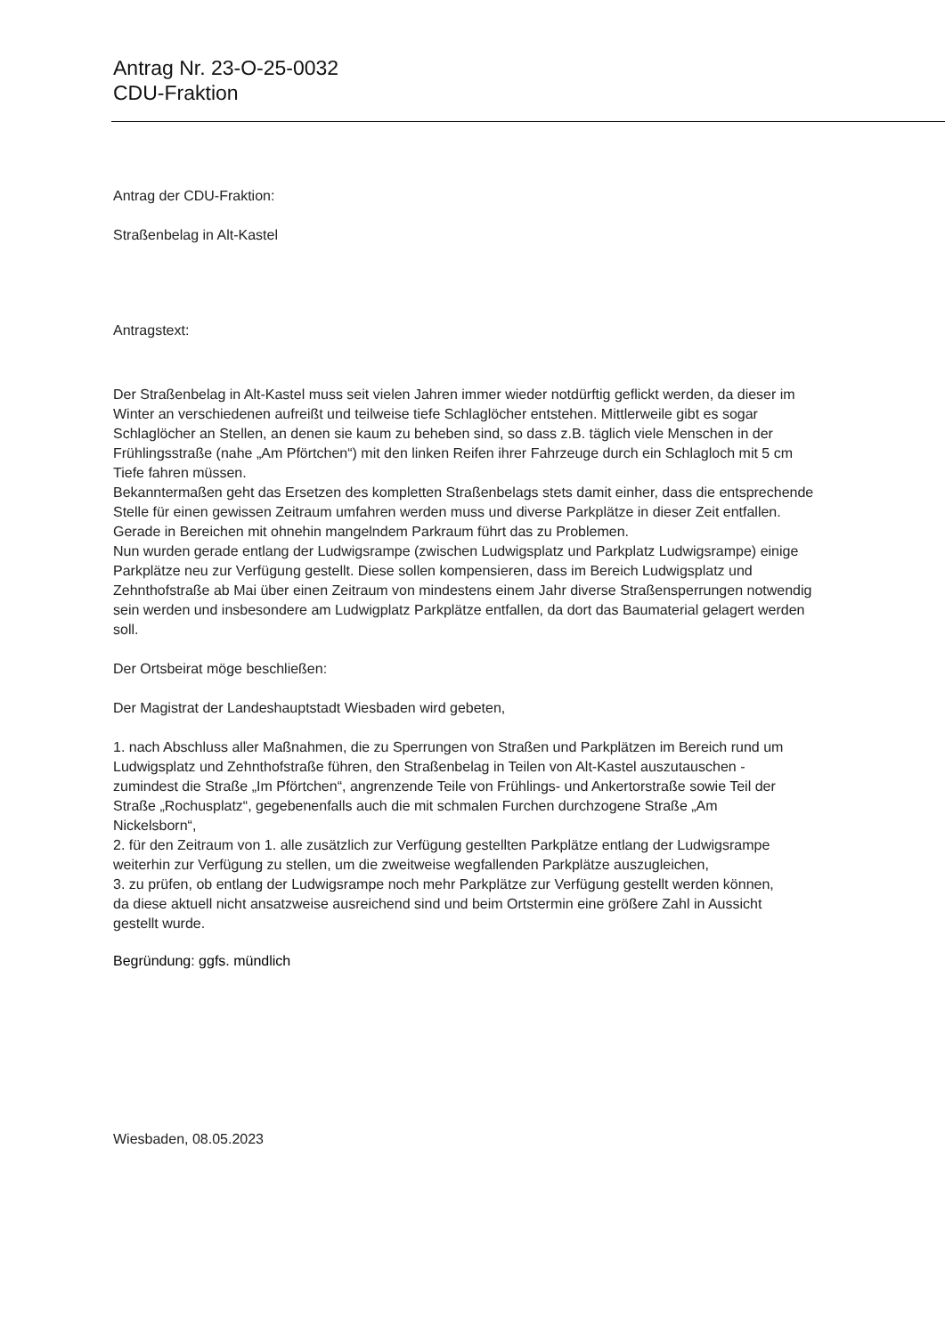Antrag Nr. 23-O-25-0032
CDU-Fraktion
Antrag der CDU-Fraktion:
Straßenbelag in Alt-Kastel
Antragstext:
Der Straßenbelag in Alt-Kastel muss seit vielen Jahren immer wieder notdürftig geflickt werden, da dieser im Winter an verschiedenen aufreißt und teilweise tiefe Schlaglöcher entstehen. Mittlerweile gibt es sogar Schlaglöcher an Stellen, an denen sie kaum zu beheben sind, so dass z.B. täglich viele Menschen in der Frühlingsstraße (nahe „Am Pförtchen“) mit den linken Reifen ihrer Fahrzeuge durch ein Schlagloch mit 5 cm Tiefe fahren müssen.
Bekanntermaßen geht das Ersetzen des kompletten Straßenbelags stets damit einher, dass die entsprechende Stelle für einen gewissen Zeitraum umfahren werden muss und diverse Parkplätze in dieser Zeit entfallen. Gerade in Bereichen mit ohnehin mangelndem Parkraum führt das zu Problemen.
Nun wurden gerade entlang der Ludwigsrampe (zwischen Ludwigsplatz und Parkplatz Ludwigsrampe) einige Parkplätze neu zur Verfügung gestellt. Diese sollen kompensieren, dass im Bereich Ludwigsplatz und Zehnthofstraße ab Mai über einen Zeitraum von mindestens einem Jahr diverse Straßensperrungen notwendig sein werden und insbesondere am Ludwigplatz Parkplätze entfallen, da dort das Baumaterial gelagert werden soll.
Der Ortsbeirat möge beschließen:
Der Magistrat der Landeshauptstadt Wiesbaden wird gebeten,
1. nach Abschluss aller Maßnahmen, die zu Sperrungen von Straßen und Parkplätzen im Bereich rund um Ludwigsplatz und Zehnthofstraße führen, den Straßenbelag in Teilen von Alt-Kastel auszutauschen - zumindest die Straße „Im Pförtchen“, angrenzende Teile von Frühlings- und Ankertorstraße sowie Teil der Straße „Rochusplatz“, gegebenenfalls auch die mit schmalen Furchen durchzogene Straße „Am Nickelsborn“,
2. für den Zeitraum von 1. alle zusätzlich zur Verfügung gestellten Parkplätze entlang der Ludwigsrampe weiterhin zur Verfügung zu stellen, um die zweitweise wegfallenden Parkplätze auszugleichen,
3. zu prüfen, ob entlang der Ludwigsrampe noch mehr Parkplätze zur Verfügung gestellt werden können, da diese aktuell nicht ansatzweise ausreichend sind und beim Ortstermin eine größere Zahl in Aussicht gestellt wurde.
Begründung: ggfs. mündlich
Wiesbaden, 08.05.2023